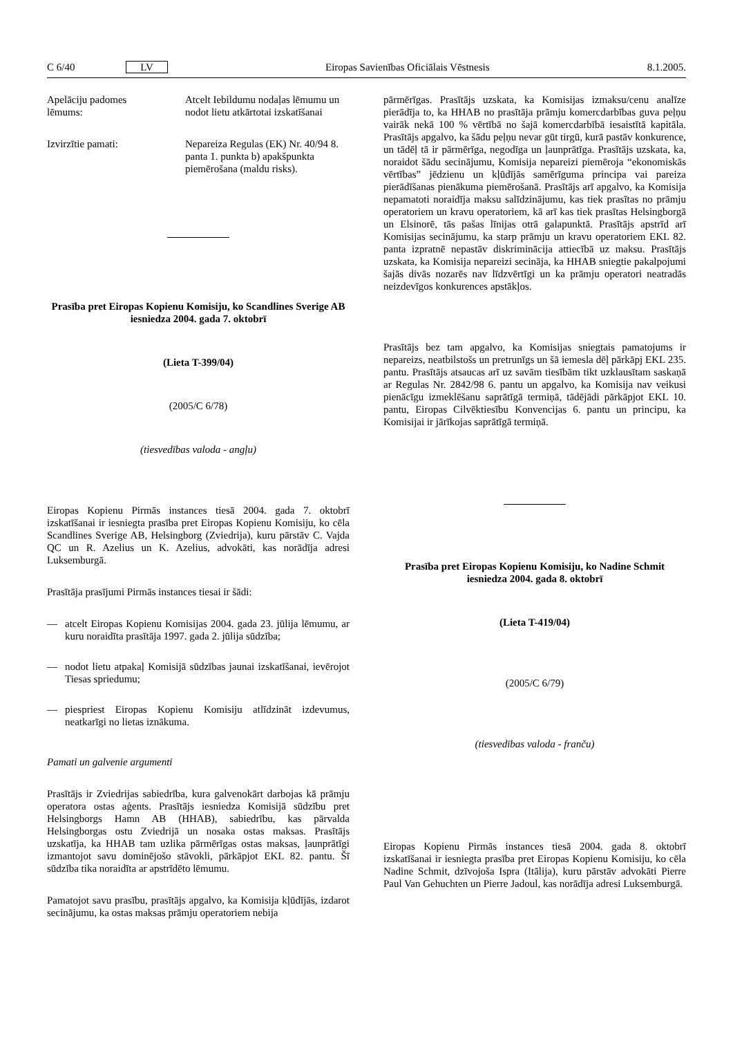C 6/40 LV Eiropas Savienības Oficiālais Vēstnesis 8.1.2005.
Apelāciju padomes lēmums:
Atcelt Iebildumu nodaļas lēmumu un nodot lietu atkārtotai izska­tīšanai
Izvirzītie pamati: Nepareiza Regulas (EK) Nr. 40/94 8. panta 1. punkta b) apakšpunkta piemērošana (maldu risks).
Prasība pret Eiropas Kopienu Komisiju, ko Scandlines Sverige AB iesniedza 2004. gada 7. oktobrī
(Lieta T-399/04)
(2005/C 6/78)
(tiesvedības valoda - angļu)
Eiropas Kopienu Pirmās instances tiesā 2004. gada 7. oktobrī izskatīšanai ir iesniegta prasība pret Eiropas Kopienu Komisiju, ko cēla Scandlines Sverige AB, Helsingborg (Zviedrija), kuru pārstāv C. Vajda QC un R. Azelius un K. Azelius, advokāti, kas norādīja adresi Luksemburgā.
Prasītāja prasījumi Pirmās instances tiesai ir šādi:
— atcelt Eiropas Kopienu Komisijas 2004. gada 23. jūlija lēmumu, ar kuru noraidīta prasītāja 1997. gada 2. jūlija sūdzība;
— nodot lietu atpakaļ Komisijā sūdzības jaunai izskatīšanai, ievērojot Tiesas spriedumu;
— piespriest Eiropas Kopienu Komisiju atlīdzināt izdevumus, neatkarīgi no lietas iznākuma.
Pamati un galvenie argumenti
Prasītājs ir Zviedrijas sabiedrība, kura galvenokārt darbojas kā prāmju operatora ostas aģents. Prasītājs iesniedza Komisijā sūdzību pret Helsingborgs Hamn AB (HHAB), sabiedrību, kas pārvalda Helsingborgas ostu Zviedrijā un nosaka ostas maksas. Prasītājs uzskatīja, ka HHAB tam uzlika pārmērīgas ostas maksas, ļaunprātīgi izmantojot savu dominējošo stāvokli, pārkāpjot EKL 82. pantu. Šī sūdzība tika noraidīta ar apstrīdēto lēmumu.
Pamatojot savu prasību, prasītājs apgalvo, ka Komisija kļūdījās, izdarot secinājumu, ka ostas maksas prāmju operatoriem nebija
pārmērīgas. Prasītājs uzskata, ka Komisijas izmaksu/cenu analīze pierādīja to, ka HHAB no prasītāja prāmju komercdar­bības guva peļņu vairāk nekā 100 % vērtībā no šajā komercdar­bībā iesaistītā kapitāla. Prasītājs apgalvo, ka šādu peļņu nevar gūt tirgū, kurā pastāv konkurence, un tādēļ tā ir pārmērīga, negodīga un ļaunprātīga. Prasītājs uzskata, ka, noraidot šādu secinājumu, Komisija nepareizi piemēroja “ekonomiskās vērtības” jēdzienu un kļūdījās samērīguma principa vai pareiza pierādīšanas pienākuma piemērošanā. Prasītājs arī apgalvo, ka Komisija nepamatoti noraidīja maksu salīdzinājumu, kas tiek prasītas no prāmju operatoriem un kravu operatoriem, kā arī kas tiek prasītas Helsingborgā un Elsinorē, tās pašas līnijas otrā galapunktā. Prasītājs apstrīd arī Komisijas secinājumu, ka starp prāmju un kravu operatoriem EKL 82. panta izpratnē nepastāv diskriminācija attiecībā uz maksu. Prasītājs uzskata, ka Komisija nepareizi secināja, ka HHAB sniegtie pakalpojumi šajās divās nozarēs nav līdzvērtīgi un ka prāmju operatori neatradās neiz­devīgos konkurences apstākļos.
Prasītājs bez tam apgalvo, ka Komisijas sniegtais pamatojums ir nepareizs, neatbilstošs un pretrunīgs un šā iemesla dēļ pārkāpj EKL 235. pantu. Prasītājs atsaucas arī uz savām tiesībām tikt uzklausītam saskaņā ar Regulas Nr. 2842/98 6. pantu un apgalvo, ka Komisija nav veikusi pienācīgu izmeklēšanu saprā­tīgā termiņā, tādējādi pārkāpjot EKL 10. pantu, Eiropas Cilvēk­tiesību Konvencijas 6. pantu un principu, ka Komisijai ir jārī­kojas saprātīgā termiņā.
Prasība pret Eiropas Kopienu Komisiju, ko Nadine Schmit iesniedza 2004. gada 8. oktobrī
(Lieta T-419/04)
(2005/C 6/79)
(tiesvedības valoda - franču)
Eiropas Kopienu Pirmās instances tiesā 2004. gada 8. oktobrī izskatīšanai ir iesniegta prasība pret Eiropas Kopienu Komisiju, ko cēla Nadine Schmit, dzīvojoša Ispra (Itālija), kuru pārstāv advokāti Pierre Paul Van Gehuchten un Pierre Jadoul, kas norā­dīja adresi Luksemburgā.